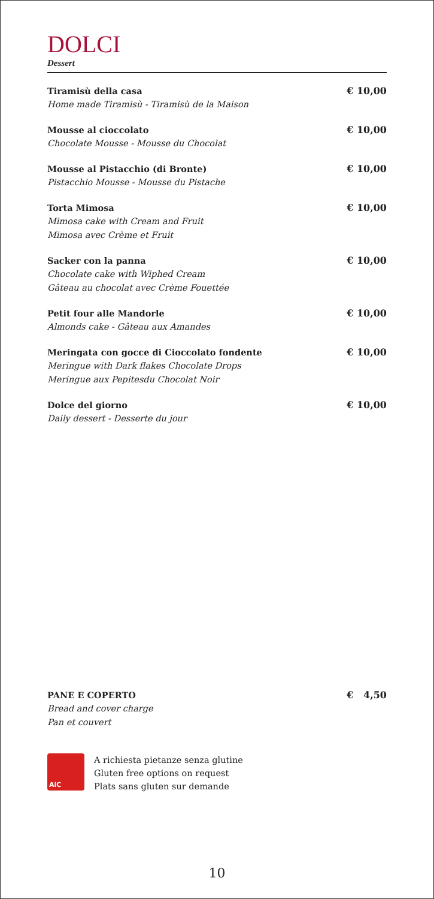DOLCI
Dessert
Tiramisù della casa
Home made Tiramisù - Tiramisù de la Maison
€ 10,00
Mousse al cioccolato
Chocolate Mousse - Mousse du Chocolat
€ 10,00
Mousse al Pistacchio (di Bronte)
Pistacchio Mousse - Mousse du Pistache
€ 10,00
Torta Mimosa
Mimosa cake with Cream and Fruit
Mimosa avec Crème et Fruit
€ 10,00
Sacker con la panna
Chocolate cake with Wiphed Cream
Gâteau au chocolat avec Crème Fouettée
€ 10,00
Petit four alle Mandorle
Almonds cake - Gâteau aux Amandes
€ 10,00
Meringata con gocce di Cioccolato fondente
Meringue with Dark flakes Chocolate Drops
Meringue aux Pepitesdu Chocolat Noir
€ 10,00
Dolce del giorno
Daily dessert - Desserte du jour
€ 10,00
PANE E COPERTO
Bread and cover charge
Pan et couvert
€ 4,50
AiC
A richiesta pietanze senza glutine
Gluten free options on request
Plats sans gluten sur demande
10